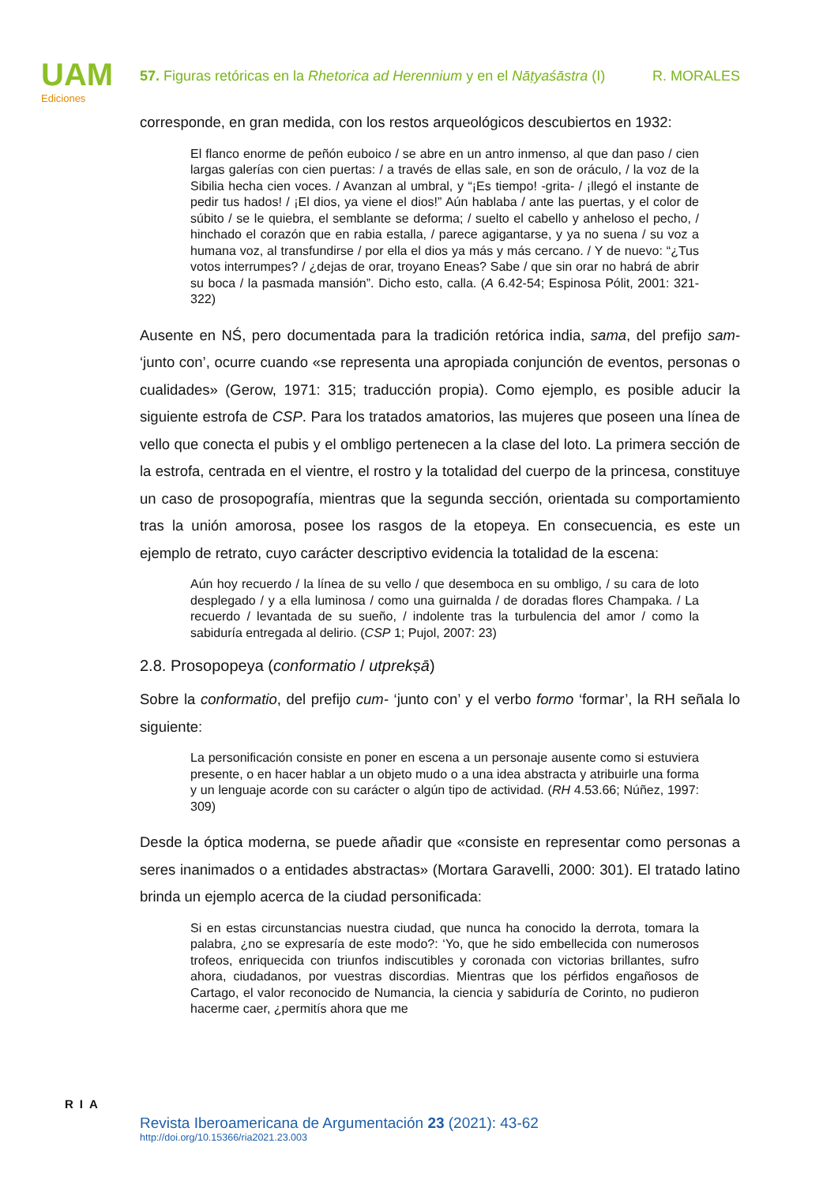UAM
Ediciones
57. Figuras retóricas en la Rhetorica ad Herennium y en el Nāṭyaśāstra (I) R. MORALES
corresponde, en gran medida, con los restos arqueológicos descubiertos en 1932:
El flanco enorme de peñón euboico / se abre en un antro inmenso, al que dan paso / cien largas galerías con cien puertas: / a través de ellas sale, en son de oráculo, / la voz de la Sibilia hecha cien voces. / Avanzan al umbral, y “¡Es tiempo! -grita- / ¡llegó el instante de pedir tus hados! / ¡El dios, ya viene el dios!” Aún hablaba / ante las puertas, y el color de súbito / se le quiebra, el semblante se deforma; / suelto el cabello y anheloso el pecho, / hinchado el corazón que en rabia estalla, / parece agigantarse, y ya no suena / su voz a humana voz, al transfundirse / por ella el dios ya más y más cercano. / Y de nuevo: “¿Tus votos interrumpes? / ¿dejas de orar, troyano Eneas? Sabe / que sin orar no habrá de abrir su boca / la pasmada mansión”. Dicho esto, calla. (A 6.42-54; Espinosa Pólit, 2001: 321-322)
Ausente en NŚ, pero documentada para la tradición retórica india, sama, del prefijo sam- ‘junto con’, ocurre cuando «se representa una apropiada conjunción de eventos, personas o cualidades» (Gerow, 1971: 315; traducción propia). Como ejemplo, es posible aducir la siguiente estrofa de CSP. Para los tratados amatorios, las mujeres que poseen una línea de vello que conecta el pubis y el ombligo pertenecen a la clase del loto. La primera sección de la estrofa, centrada en el vientre, el rostro y la totalidad del cuerpo de la princesa, constituye un caso de prosopografía, mientras que la segunda sección, orientada su comportamiento tras la unión amorosa, posee los rasgos de la etopeya. En consecuencia, es este un ejemplo de retrato, cuyo carácter descriptivo evidencia la totalidad de la escena:
Aún hoy recuerdo / la línea de su vello / que desemboca en su ombligo, / su cara de loto desplegado / y a ella luminosa / como una guirnalda / de doradas flores Champaka. / La recuerdo / levantada de su sueño, / indolente tras la turbulencia del amor / como la sabiduría entregada al delirio. (CSP 1; Pujol, 2007: 23)
2.8. Prosopopeya (conformatio / utprekṣā)
Sobre la conformatio, del prefijo cum- ‘junto con’ y el verbo formo ‘formar’, la RH señala lo siguiente:
La personificación consiste en poner en escena a un personaje ausente como si estuviera presente, o en hacer hablar a un objeto mudo o a una idea abstracta y atribuirle una forma y un lenguaje acorde con su carácter o algún tipo de actividad. (RH 4.53.66; Núñez, 1997: 309)
Desde la óptica moderna, se puede añadir que «consiste en representar como personas a seres inanimados o a entidades abstractas» (Mortara Garavelli, 2000: 301). El tratado latino brinda un ejemplo acerca de la ciudad personificada:
Si en estas circunstancias nuestra ciudad, que nunca ha conocido la derrota, tomara la palabra, ¿no se expresaría de este modo?: ‘Yo, que he sido embellecida con numerosos trofeos, enriquecida con triunfos indiscutibles y coronada con victorias brillantes, sufro ahora, ciudadanos, por vuestras discordias. Mientras que los pérfidos engañosos de Cartago, el valor reconocido de Numancia, la ciencia y sabiduría de Corinto, no pudieron hacerme caer, ¿permitís ahora que me
RIA
Revista Iberoamericana de Argumentación 23 (2021): 43-62
http://doi.org/10.15366/ria2021.23.003